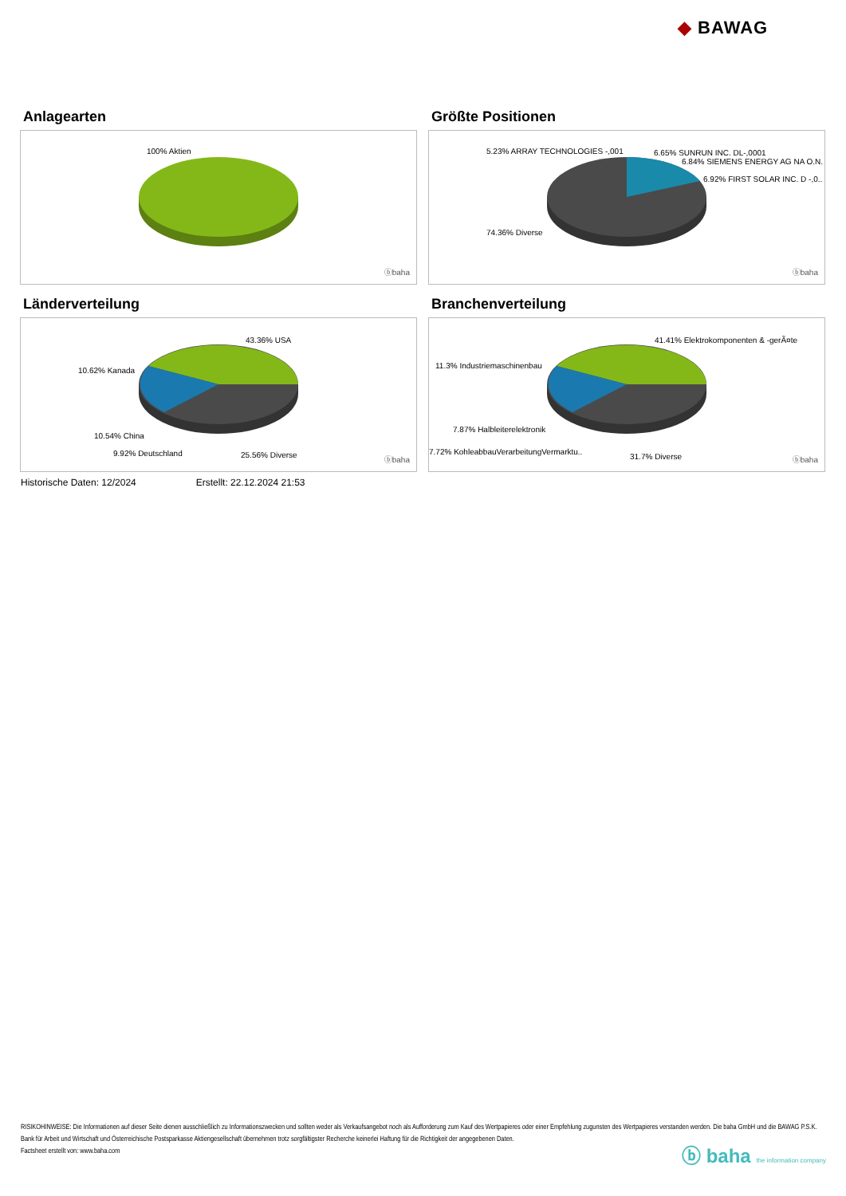◆ BAWAG
Anlagearten
100% Aktien
ⓑbaha
Größte Positionen
5.23% ARRAY TECHNOLOGIES -,001 6.65% SUNRUN INC. DL-,0001
6.84% SIEMENS ENERGY AG NA O.N.
6.92% FIRST SOLAR INC. D -,0..
74.36% Diverse
ⓑbaha
Länderverteilung
43.36% USA
10.62% Kanada
10.54% China
9.92% Deutschland 25.56% Diverse
ⓑbaha
Branchenverteilung
41.41% Elektrokomponenten & -gerÃ¤te
11.3% Industriemaschinenbau
7.87% Halbleiterelektronik
7.72% KohleabbauVerarbeitungVermarktu..
31.7% Diverse ⓑbaha
Historische Daten: 12/2024 Erstellt: 22.12.2024 21:53
RISIKOHINWEISE: Die Informationen auf dieser Seite dienen ausschließlich zu Informationszwecken und sollten weder als Verkaufsangebot noch als Aufforderung zum Kauf des Wertpapieres oder einer Empfehlung zugunsten des Wertpapieres verstanden werden. Die baha GmbH und die BAWAG P.S.K. Bank für Arbeit und Wirtschaft und Österreichische Postsparkasse Aktiengesellschaft übernehmen trotz sorgfältigster Recherche keinerlei Haftung für die Richtigkeit der angegebenen Daten.
Factsheet erstellt von: www.baha.com
ⓑ baha the information company